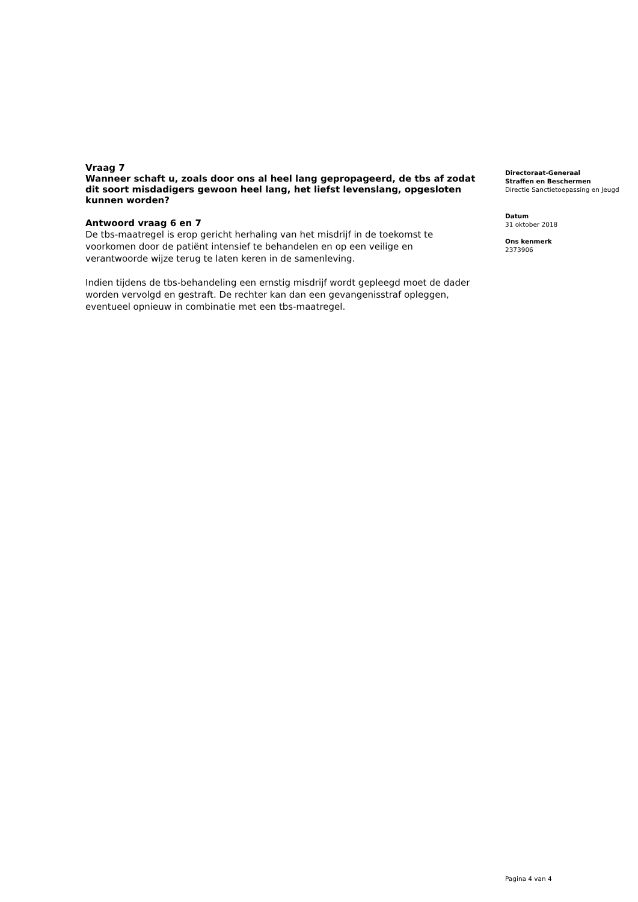Vraag 7
Wanneer schaft u, zoals door ons al heel lang gepropageerd, de tbs af zodat dit soort misdadigers gewoon heel lang, het liefst levenslang, opgesloten kunnen worden?
Antwoord vraag 6 en 7
De tbs-maatregel is erop gericht herhaling van het misdrijf in de toekomst te voorkomen door de patiënt intensief te behandelen en op een veilige en verantwoorde wijze terug te laten keren in de samenleving.
Indien tijdens de tbs-behandeling een ernstig misdrijf wordt gepleegd moet de dader worden vervolgd en gestraft. De rechter kan dan een gevangenisstraf opleggen, eventueel opnieuw in combinatie met een tbs-maatregel.
Directoraat-Generaal
Straffen en Beschermen
Directie Sanctietoepassing en Jeugd
Datum
31 oktober 2018
Ons kenmerk
2373906
Pagina 4 van 4